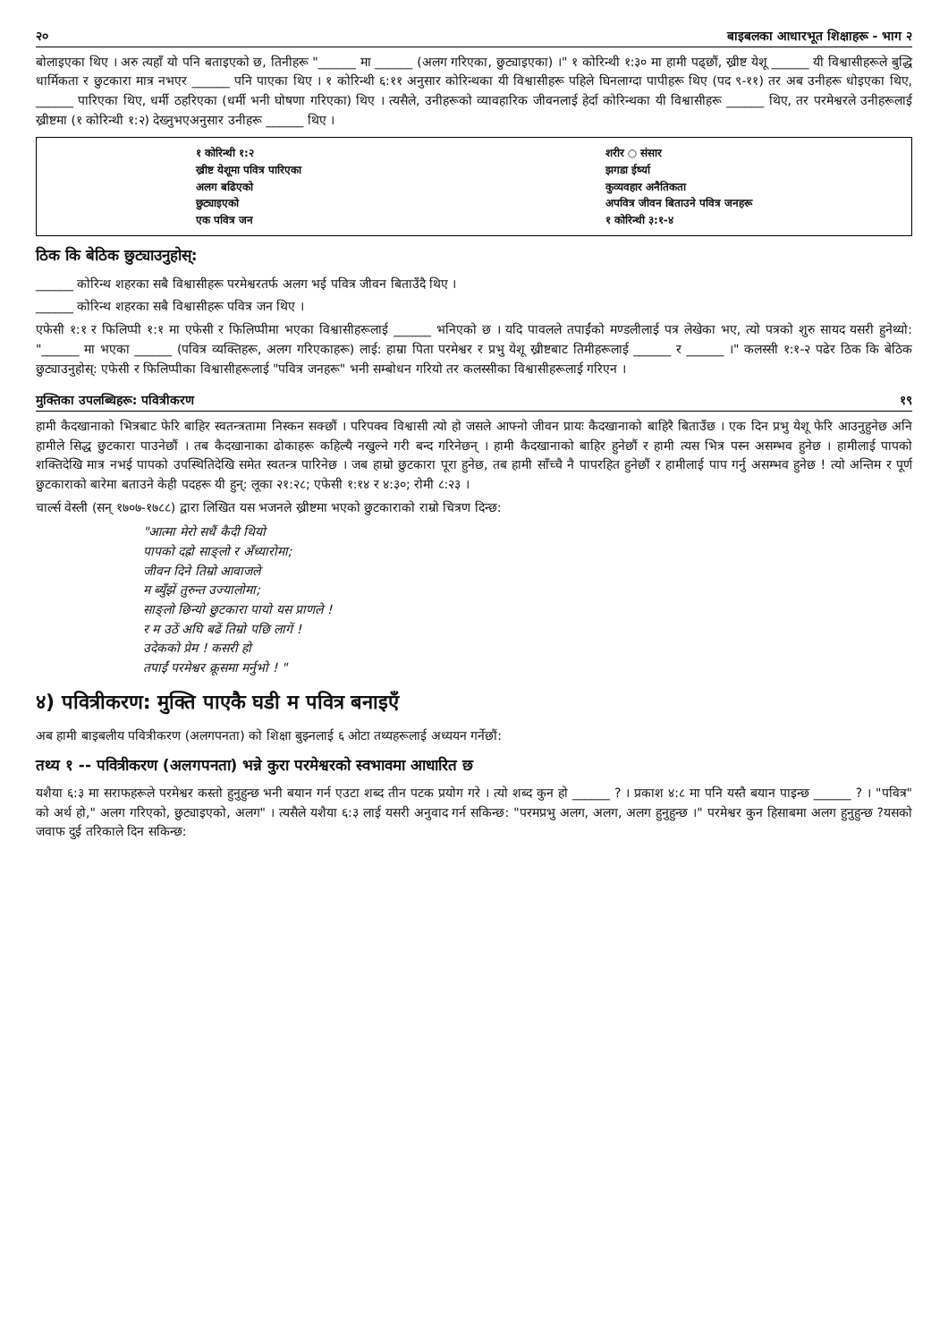२० बाइबलका आधारभूत शिक्षाहरू - भाग २
बोलाइएका थिए । अरु त्यहाँ यो पनि बताइएको छ, तिनीहरू "______ मा ______ (अलग गरिएका, छुट्याइएका) ।" १ कोरिन्थी १:३० मा हामी पढ्छौं, ख्रीष्ट येशू ______ यी विश्वासीहरूले बुद्धि धार्मिकता र छुटकारा मात्र नभएर ______ पनि पाएका थिए । १ कोरिन्थी ६:११ अनुसार कोरिन्थका यी विश्वासीहरू पहिले घिनलाग्दा पापीहरू थिए (पद ९-११) तर अब उनीहरू धोइएका थिए, ______ पारिएका थिए, धर्मी ठहरिएका (धर्मी भनी घोषणा गरिएका) थिए । त्यसैले, उनीहरूको व्यावहारिक जीवनलाई हेर्दा कोरिन्थका यी विश्वासीहरू ______ थिए, तर परमेश्वरले उनीहरूलाई ख्रीष्टमा (१ कोरिन्थी १:२) देख्नुभएअनुसार उनीहरू ______ थिए ।
१ कोरिन्थी १:२
ख्रीष्ट येशूमा पवित्र पारिएका
अलग बढिएको
छुट्याइएको
एक पवित्र जन
शरीर ○ संसार
झगडा ईर्ष्या
कुव्यवहार अनैतिकता
अपवित्र जीवन बिताउने पवित्र जनहरू
१ कोरिन्थी ३:१-४
ठिक कि बेठिक छुट्याउनुहोस्:
______ कोरिन्थ शहरका सबै विश्वासीहरू परमेश्वरतर्फ अलग भई पवित्र जीवन बिताउँदै थिए ।
______ कोरिन्थ शहरका सबै विश्वासीहरू पवित्र जन थिए ।
एफेसी १:१ र फिलिप्पी १:१ मा एफेसी र फिलिप्पीमा भएका विश्वासीहरूलाई ______ भनिएको छ । यदि पावलले तपाईंको मण्डलीलाई पत्र लेखेका भए, त्यो पत्रको शुरु सायद यसरी हुनेथ्यो: "______ मा भएका ______ (पवित्र व्यक्तिहरू, अलग गरिएकाहरू) लाई: हाम्रा पिता परमेश्वर र प्रभु येशू ख्रीष्टबाट तिमीहरूलाई ______ र ______ ।" कलस्सी १:१-२ पढेर ठिक कि बेठिक छुट्याउनुहोस्: एफेसी र फिलिप्पीका विश्वासीहरूलाई "पवित्र जनहरू" भनी सम्बोधन गरियो तर कलस्सीका विश्वासीहरूलाई गरिएन ।
मुक्तिका उपलब्धिहरू: पवित्रीकरण १९
हामी कैदखानाको भित्रबाट फेरि बाहिर स्वतन्त्रतामा निस्कन सक्छौं । परिपक्व विश्वासी त्यो हो जसले आफ्नो जीवन प्रायः कैदखानाको बाहिरै बिताउँछ । एक दिन प्रभु येशू फेरि आउनुहुनेछ अनि हामीले सिद्ध छुटकारा पाउनेछौं । तब कैदखानाका ढोकाहरू कहिल्यै नखुल्ने गरी बन्द गरिनेछन् । हामी कैदखानाको बाहिर हुनेछौं र हामी त्यस भित्र पस्न असम्भव हुनेछ । हामीलाई पापको शक्तिदेखि मात्र नभई पापको उपस्थितिदेखि समेत स्वतन्त्र पारिनेछ । जब हाम्रो छुटकारा पूरा हुनेछ, तब हामी साँच्चै नै पापरहित हुनेछौं र हामीलाई पाप गर्नु असम्भव हुनेछ ! त्यो अन्तिम र पूर्ण छुटकाराको बारेमा बताउने केही पदहरू यी हुन्: लूका २१:२८; एफेसी १:१४ र ४:३०; रोमी ८:२३ ।
चार्ल्स वेस्ली (सन् १७०७-१७८८) द्वारा लिखित यस भजनले ख्रीष्टमा भएको छुटकाराको राम्रो चित्रण दिन्छ:
"आत्मा मेरो सधैं कैदी थियो
पापको दह्रो साङ्लो र अँध्यारोमा;
जीवन दिने तिम्रो आवाजले
म ब्युँझें तुरुन्त उज्यालोमा;
साङ्लो छिन्यो छुटकारा पायो यस प्राणले !
र म उठें अघि बढें तिम्रो पछि लागें !
उदेकको प्रेम ! कसरी हो
तपाईं परमेश्वर क्रूसमा मर्नुभो ! "
४) पवित्रीकरण: मुक्ति पाएकै घडी म पवित्र बनाइएँ
अब हामी बाइबलीय पवित्रीकरण (अलगपनता) को शिक्षा बुझ्नलाई ६ ओटा तथ्यहरूलाई अध्ययन गर्नेछौं:
तथ्य १ -- पवित्रीकरण (अलगपनता) भन्ने कुरा परमेश्वरको स्वभावमा आधारित छ
यशैया ६:३ मा सराफहरूले परमेश्वर कस्तो हुनुहुन्छ भनी बयान गर्न एउटा शब्द तीन पटक प्रयोग गरे । त्यो शब्द कुन हो ______ ? । प्रकाश ४:८ मा पनि यस्तै बयान पाइन्छ ______ ? । "पवित्र" को अर्थ हो," अलग गरिएको, छुट्याइएको, अलग" । त्यसैले यशैया ६:३ लाई यसरी अनुवाद गर्न सकिन्छ: "परमप्रभु अलग, अलग, अलग हुनुहुन्छ ।" परमेश्वर कुन हिसाबमा अलग हुनुहुन्छ ?यसको जवाफ दुई तरिकाले दिन सकिन्छ: